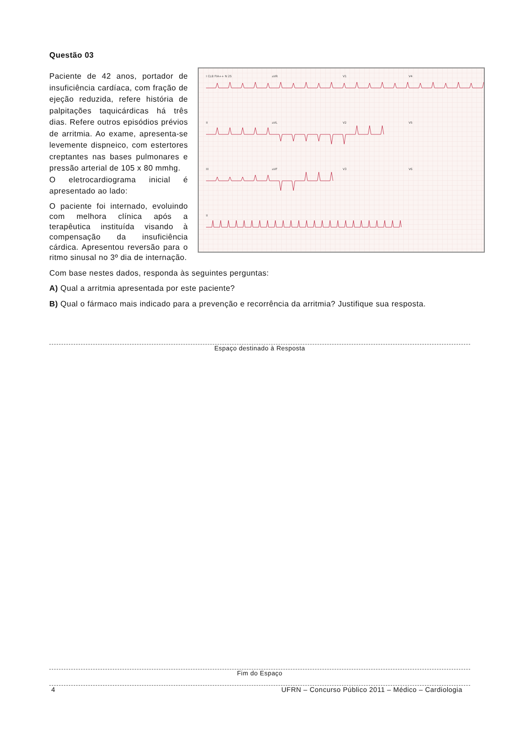Questão 03
I CLB FIA++ N 25
aVR
V1
V4
II
aVL
V2
V5
III
aVF
V3
V6
II
Paciente de 42 anos, portador de insuficiência cardíaca, com fração de ejeção reduzida, refere história de palpitações taquicárdicas há três dias. Refere outros episódios prévios de arritmia. Ao exame, apresenta-se levemente dispneico, com estertores creptantes nas bases pulmonares e pressão arterial de 105 x 80 mmhg.
O eletrocardiograma inicial é apresentado ao lado:
O paciente foi internado, evoluindo com melhora clínica após a terapêutica instituída visando à compensação da insuficiência cárdica. Apresentou reversão para o ritmo sinusal no 3º dia de internação.
Com base nestes dados, responda às seguintes perguntas:
A) Qual a arritmia apresentada por este paciente?
B) Qual o fármaco mais indicado para a prevenção e recorrência da arritmia? Justifique sua resposta.
Espaço destinado à Resposta
Fim do Espaço
4 UFRN – Concurso Público 2011 – Médico – Cardiologia